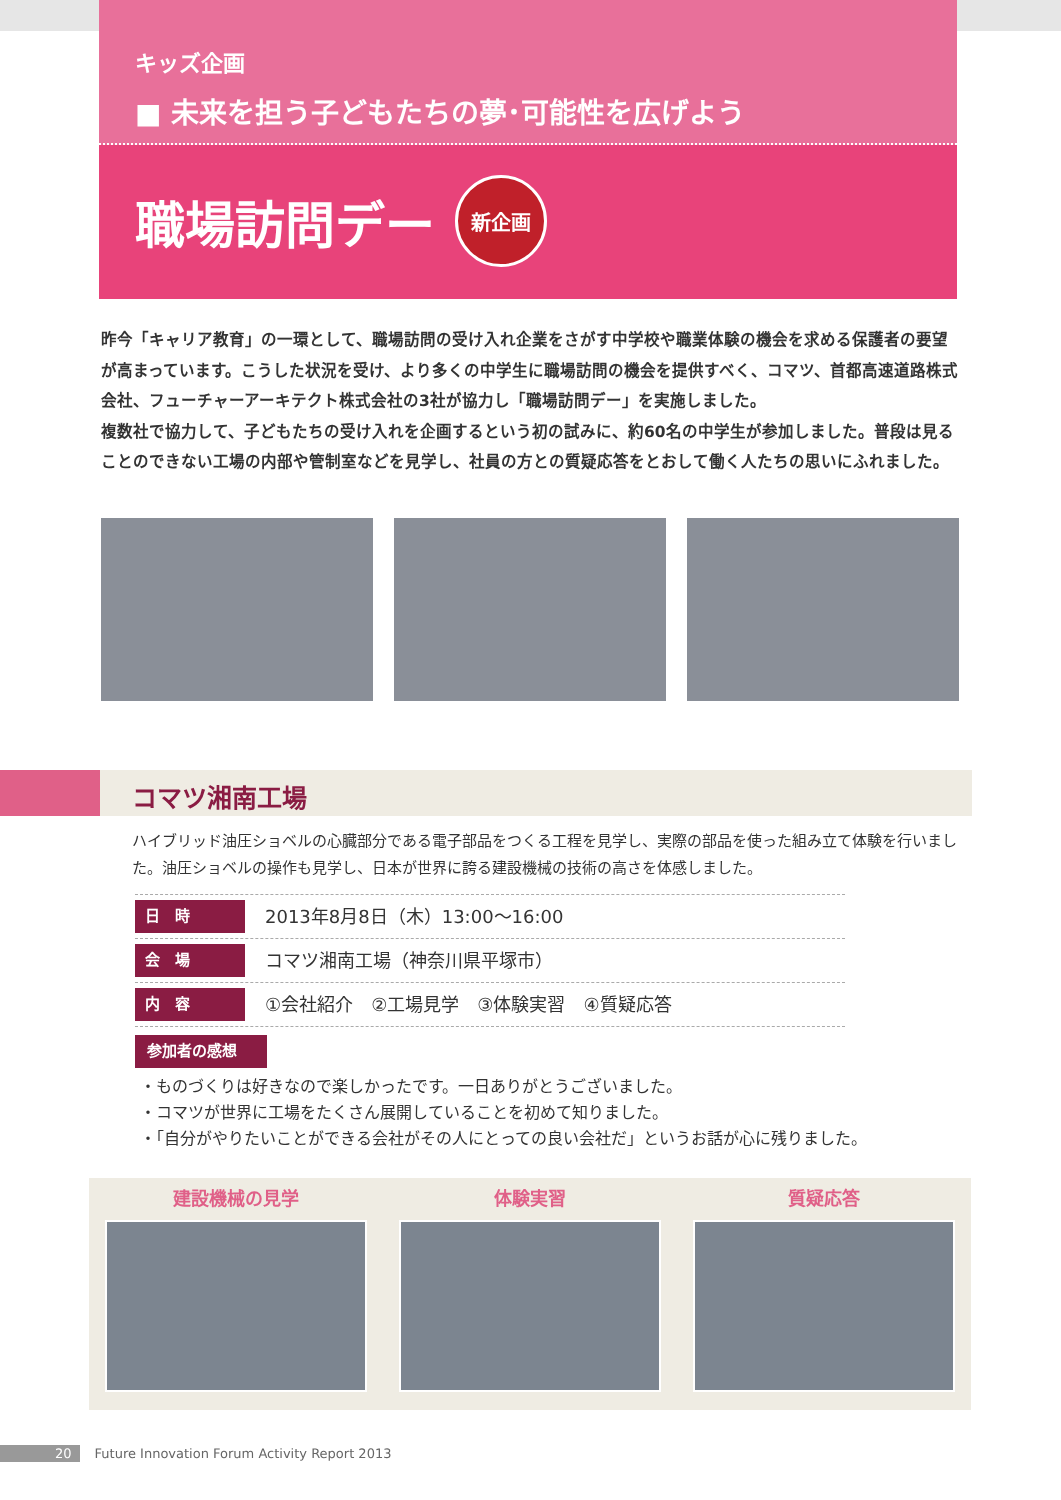キッズ企画
■ 未来を担う子どもたちの夢･可能性を広げよう
職場訪問デー 新企画
昨今「キャリア教育」の一環として、職場訪問の受け入れ企業をさがす中学校や職業体験の機会を求める保護者の要望が高まっています。こうした状況を受け、より多くの中学生に職場訪問の機会を提供すべく、コマツ、首都高速道路株式会社、フューチャーアーキテクト株式会社の3社が協力し「職場訪問デー」を実施しました。
複数社で協力して、子どもたちの受け入れを企画するという初の試みに、約60名の中学生が参加しました。普段は見ることのできない工場の内部や管制室などを見学し、社員の方との質疑応答をとおして働く人たちの思いにふれました。
コマツ湘南工場
ハイブリッド油圧ショベルの心臓部分である電子部品をつくる工程を見学し、実際の部品を使った組み立て体験を行いました。油圧ショベルの操作も見学し、日本が世界に誇る建設機械の技術の高さを体感しました。
日　時 2013年8月8日（木）13:00〜16:00
会　場 コマツ湘南工場（神奈川県平塚市）
内　容 ①会社紹介　②工場見学　③体験実習　④質疑応答
参加者の感想
・ものづくりは好きなので楽しかったです。一日ありがとうございました。
・コマツが世界に工場をたくさん展開していることを初めて知りました。
・「自分がやりたいことができる会社がその人にとっての良い会社だ」というお話が心に残りました。
建設機械の見学 体験実習 質疑応答
20 Future Innovation Forum Activity Report 2013